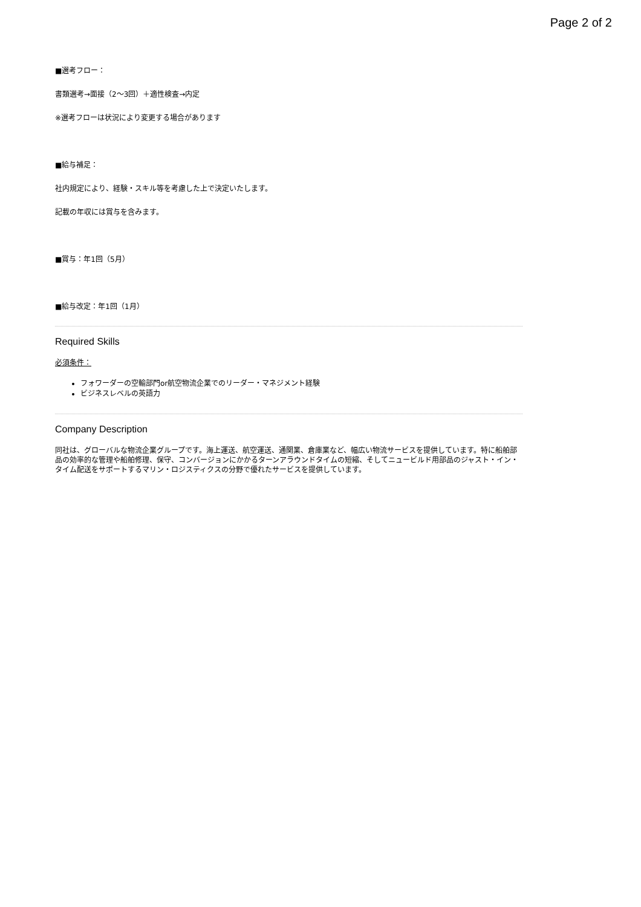Page 2 of 2
■選考フロー：
書類選考→面接（2〜3回）＋適性検査→内定
※選考フローは状況により変更する場合があります
■給与補足：
社内規定により、経験・スキル等を考慮した上で決定いたします。
記載の年収には賞与を含みます。
■賞与：年1回（5月）
■給与改定：年1回（1月）
Required Skills
必須条件：
フォワーダーの空輸部門or航空物流企業でのリーダー・マネジメント経験
ビジネスレベルの英語力
Company Description
同社は、グローバルな物流企業グループです。海上運送、航空運送、通関業、倉庫業など、幅広い物流サービスを提供しています。特に船舶部品の効率的な管理や船舶修理、保守、コンバージョンにかかるターンアラウンドタイムの短縮、そしてニュービルド用部品のジャスト・イン・タイム配送をサポートするマリン・ロジスティクスの分野で優れたサービスを提供しています。